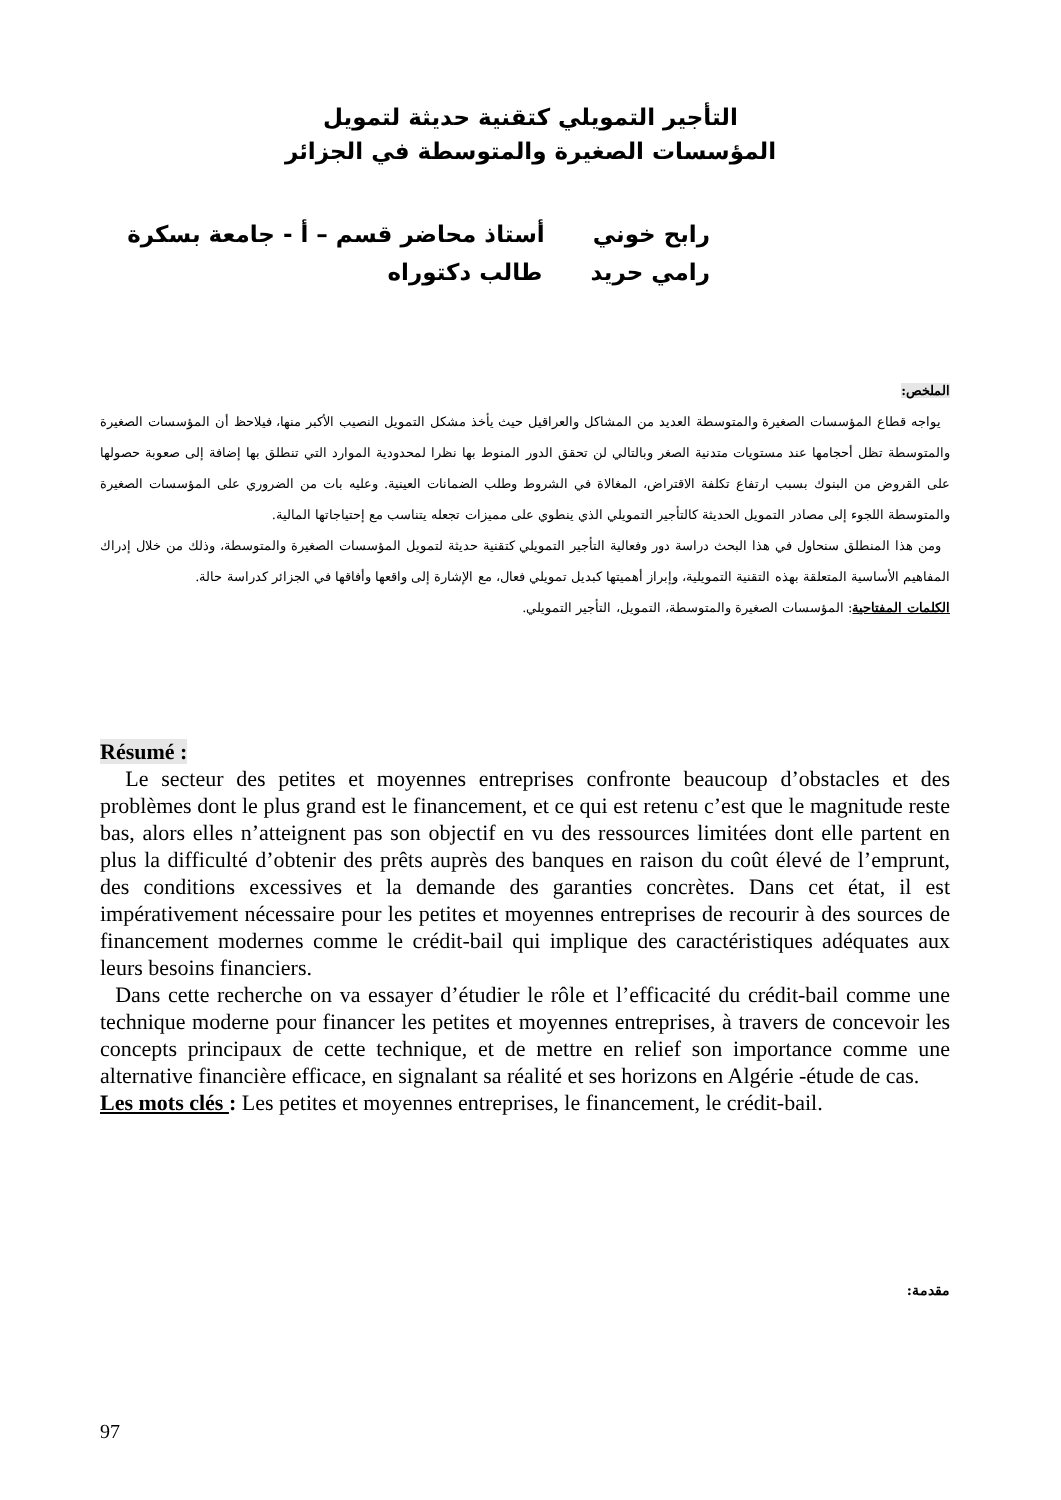التأجير التمويلي كتقنية حديثة لتمويل
المؤسسات الصغيرة والمتوسطة في الجزائر
رابح خوني أستاذ محاضر قسم – أ - جامعة بسكرة
رامي حريد طالب دكتوراه
الملخص:
يواجه قطاع المؤسسات الصغيرة والمتوسطة العديد من المشاكل والعراقيل حيث يأخذ مشكل التمويل النصيب الأكبر منها، فيلاحظ أن المؤسسات الصغيرة والمتوسطة تظل أحجامها عند مستويات متدنية الصغر وبالتالي لن تحقق الدور المنوط بها نظرا لمحدودية الموارد التي تنطلق بها إضافة إلى صعوبة حصولها على القروض من البنوك بسبب ارتفاع تكلفة الاقتراض، المغالاة في الشروط وطلب الضمانات العينية. وعليه بات من الضروري على المؤسسات الصغيرة والمتوسطة اللجوء إلى مصادر التمويل الحديثة كالتأجير التمويلي الذي ينطوي على مميزات تجعله يتناسب مع إحتياجاتها المالية.
ومن هذا المنطلق سنحاول في هذا البحث دراسة دور وفعالية التأجير التمويلي كتقنية حديثة لتمويل المؤسسات الصغيرة والمتوسطة، وذلك من خلال إدراك المفاهيم الأساسية المتعلقة بهذه التقنية التمويلية، وإبراز أهميتها كبديل تمويلي فعال، مع الإشارة إلى واقعها وأفاقها في الجزائر كدراسة حالة.
الكلمات المفتاحية: المؤسسات الصغيرة والمتوسطة، التمويل، التأجير التمويلي.
Résumé :
Le secteur des petites et moyennes entreprises confronte beaucoup d’obstacles et des problèmes dont le plus grand est le financement, et ce qui est retenu c’est que le magnitude reste bas, alors elles n’atteignent pas son objectif en vu des ressources limitées dont elle partent en plus la difficulté d’obtenir des prêts auprès des banques en raison du coût élevé de l’emprunt, des conditions excessives et la demande des garanties concrètes. Dans cet état, il est impérativement nécessaire pour les petites et moyennes entreprises de recourir à des sources de financement modernes comme le crédit-bail qui implique des caractéristiques adéquates aux leurs besoins financiers.
Dans cette recherche on va essayer d’étudier le rôle et l’efficacité du crédit-bail comme une technique moderne pour financer les petites et moyennes entreprises, à travers de concevoir les concepts principaux de cette technique, et de mettre en relief son importance comme une alternative financière efficace, en signalant sa réalité et ses horizons en Algérie -étude de cas.
Les mots clés : Les petites et moyennes entreprises, le financement, le crédit-bail.
مقدمة:
97